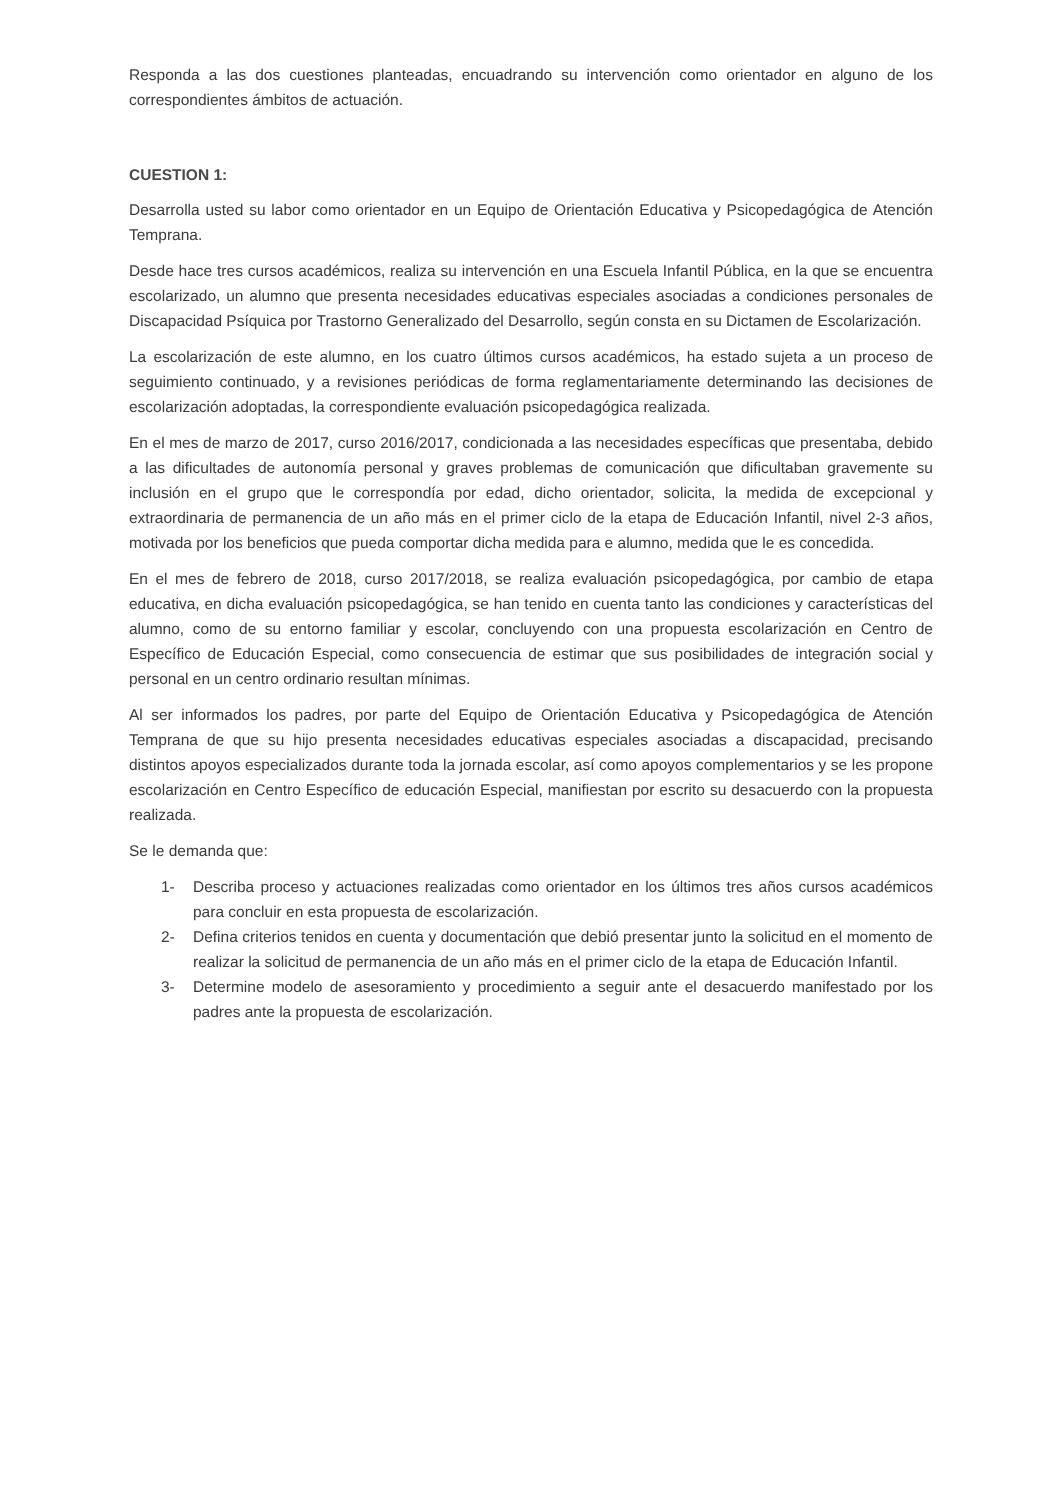Responda a las dos cuestiones planteadas, encuadrando su intervención como orientador en alguno de los correspondientes ámbitos de actuación.
CUESTION 1:
Desarrolla usted su labor como orientador en un Equipo de Orientación Educativa y Psicopedagógica de Atención Temprana.
Desde hace tres cursos académicos, realiza su intervención en una Escuela Infantil Pública, en la que se encuentra escolarizado, un alumno que presenta necesidades educativas especiales asociadas a condiciones personales de Discapacidad Psíquica por Trastorno Generalizado del Desarrollo, según consta en su Dictamen de Escolarización.
La escolarización de este alumno, en los cuatro últimos cursos académicos, ha estado sujeta a un proceso de seguimiento continuado, y a revisiones periódicas de forma reglamentariamente determinando las decisiones de escolarización adoptadas, la correspondiente evaluación psicopedagógica realizada.
En el mes de marzo de 2017, curso 2016/2017, condicionada a las necesidades específicas que presentaba, debido a las dificultades de autonomía personal y graves problemas de comunicación que dificultaban gravemente su inclusión en el grupo que le correspondía por edad, dicho orientador, solicita, la medida de excepcional y extraordinaria de permanencia de un año más en el primer ciclo de la etapa de Educación Infantil, nivel 2-3 años, motivada por los beneficios que pueda comportar dicha medida para e alumno, medida que le es concedida.
En el mes de febrero de 2018, curso 2017/2018, se realiza evaluación psicopedagógica, por cambio de etapa educativa, en dicha evaluación psicopedagógica, se han tenido en cuenta tanto las condiciones y características del alumno, como de su entorno familiar y escolar, concluyendo con una propuesta escolarización en Centro de Específico de Educación Especial, como consecuencia de estimar que sus posibilidades de integración social y personal en un centro ordinario resultan mínimas.
Al ser informados los padres, por parte del Equipo de Orientación Educativa y Psicopedagógica de Atención Temprana de que su hijo presenta necesidades educativas especiales asociadas a discapacidad, precisando distintos apoyos especializados durante toda la jornada escolar, así como apoyos complementarios y se les propone escolarización en Centro Específico de educación Especial, manifiestan por escrito su desacuerdo con la propuesta realizada.
Se le demanda que:
1- Describa proceso y actuaciones realizadas como orientador en los últimos tres años cursos académicos para concluir en esta propuesta de escolarización.
2- Defina criterios tenidos en cuenta y documentación que debió presentar junto la solicitud en el momento de realizar la solicitud de permanencia de un año más en el primer ciclo de la etapa de Educación Infantil.
3- Determine modelo de asesoramiento y procedimiento a seguir ante el desacuerdo manifestado por los padres ante la propuesta de escolarización.